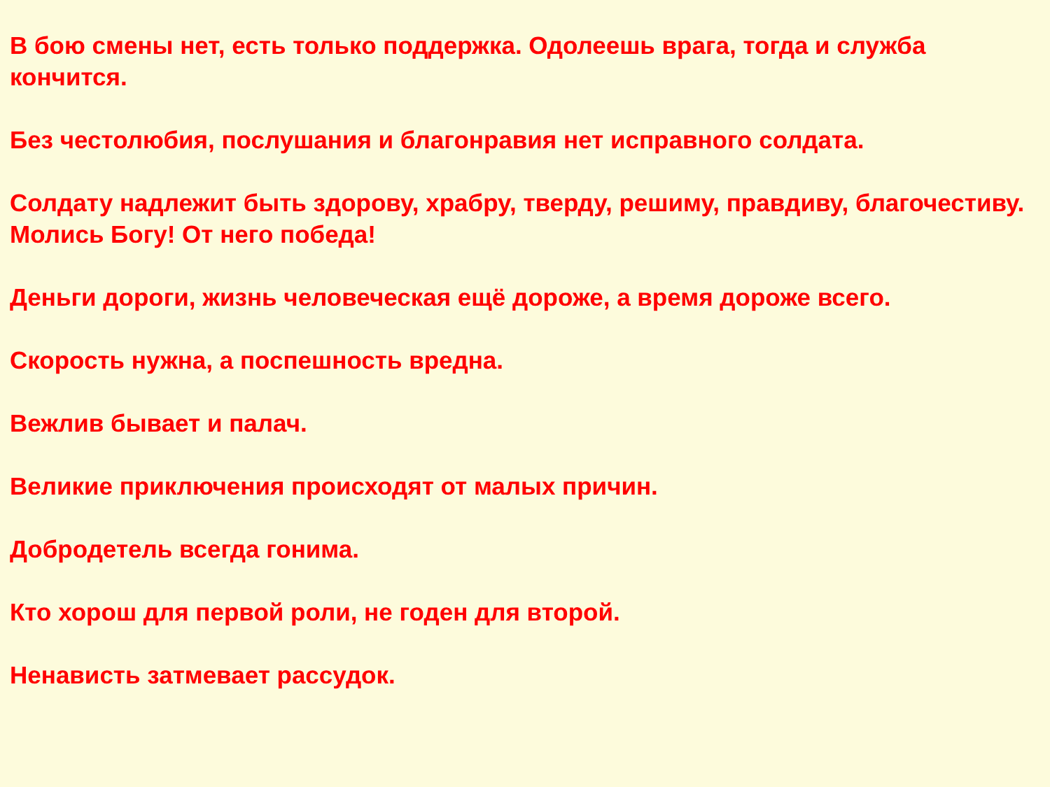В бою смены нет, есть только поддержка. Одолеешь врага, тогда и служба кончится.
Без честолюбия, послушания и благонравия нет исправного солдата.
Солдату надлежит быть здорову, храбру, тверду, решиму, правдиву, благочестиву. Молись Богу! От него победа!
Деньги дороги, жизнь человеческая ещё дороже, а время дороже всего.
Скорость нужна, а поспешность вредна.
Вежлив бывает и палач.
Великие приключения происходят от малых причин.
Добродетель всегда гонима.
Кто хорош для первой роли, не годен для второй.
Ненависть затмевает рассудок.